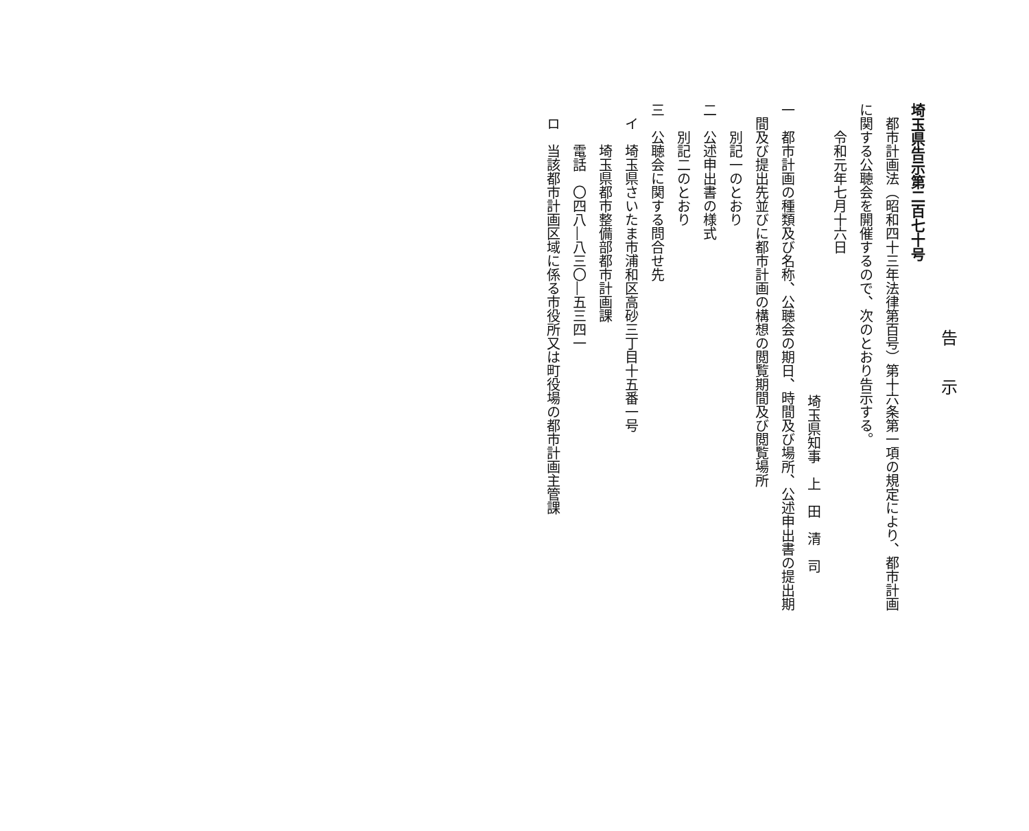告　　示
埼玉県告示第二百七十号
　都市計画法（昭和四十三年法律第百号）第十六条第一項の規定により、都市計画
に関する公聴会を開催するので、次のとおり告示する。
　　令和元年七月十六日
埼玉県知事　上　田　清　司
一　都市計画の種類及び名称、公聴会の期日、時間及び場所、公述申出書の提出期
　間及び提出先並びに都市計画の構想の閲覧期間及び閲覧場所
　　別記一のとおり
二　公述申出書の様式
　　別記二のとおり
三　公聴会に関する問合せ先
　イ　埼玉県さいたま市浦和区高砂三丁目十五番一号
　　　埼玉県都市整備部都市計画課
　　　電話　〇四八―八三〇―五三四一
　ロ　当該都市計画区域に係る市役所又は町役場の都市計画主管課